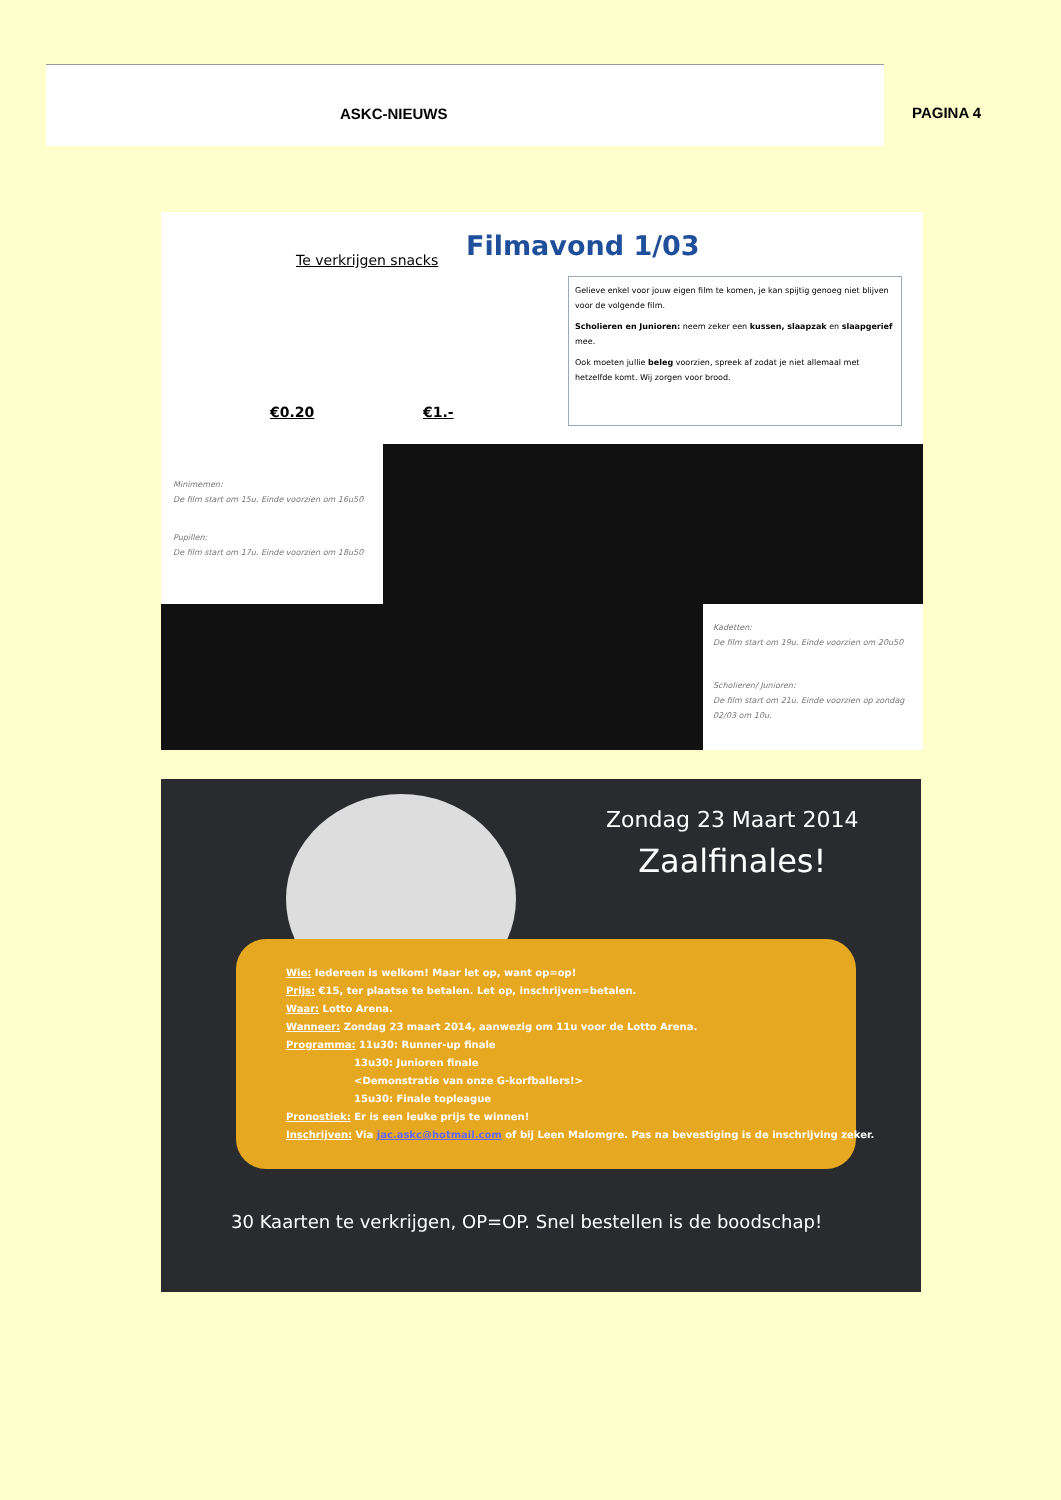ASKC-NIEUWS
PAGINA 4
Te verkrijgen snacks Filmavond 1/03
€0.20 €1.-
Gelieve enkel voor jouw eigen film te komen, je kan spijtig genoeg niet blijven voor de volgende film.
Scholieren en Junioren: neem zeker een kussen, slaapzak en slaapgerief mee.
Ook moeten jullie beleg voorzien, spreek af zodat je niet allemaal met hetzelfde komt. Wij zorgen voor brood.
Minimemen:
De film start om 15u. Einde voorzien om 16u50
Pupillen:
De film start om 17u. Einde voorzien om 18u50
Kadetten:
De film start om 19u. Einde voorzien om 20u50
Scholieren/ Junioren:
De film start om 21u. Einde voorzien op zondag
02/03 om 10u.
Zondag 23 Maart 2014
Zaalfinales!
Wie: Iedereen is welkom! Maar let op, want op=op!
Prijs: €15, ter plaatse te betalen. Let op, inschrijven=betalen.
Waar: Lotto Arena.
Wanneer: Zondag 23 maart 2014, aanwezig om 11u voor de Lotto Arena.
Programma: 11u30: Runner-up finale
13u30: Junioren finale
<Demonstratie van onze G-korfballers!>
15u30: Finale topleague
Pronostiek: Er is een leuke prijs te winnen!
Inschrijven: Via jac.askc@hotmail.com of bij Leen Malomgre. Pas na bevestiging is de inschrijving zeker.
30 Kaarten te verkrijgen, OP=OP. Snel bestellen is de boodschap!